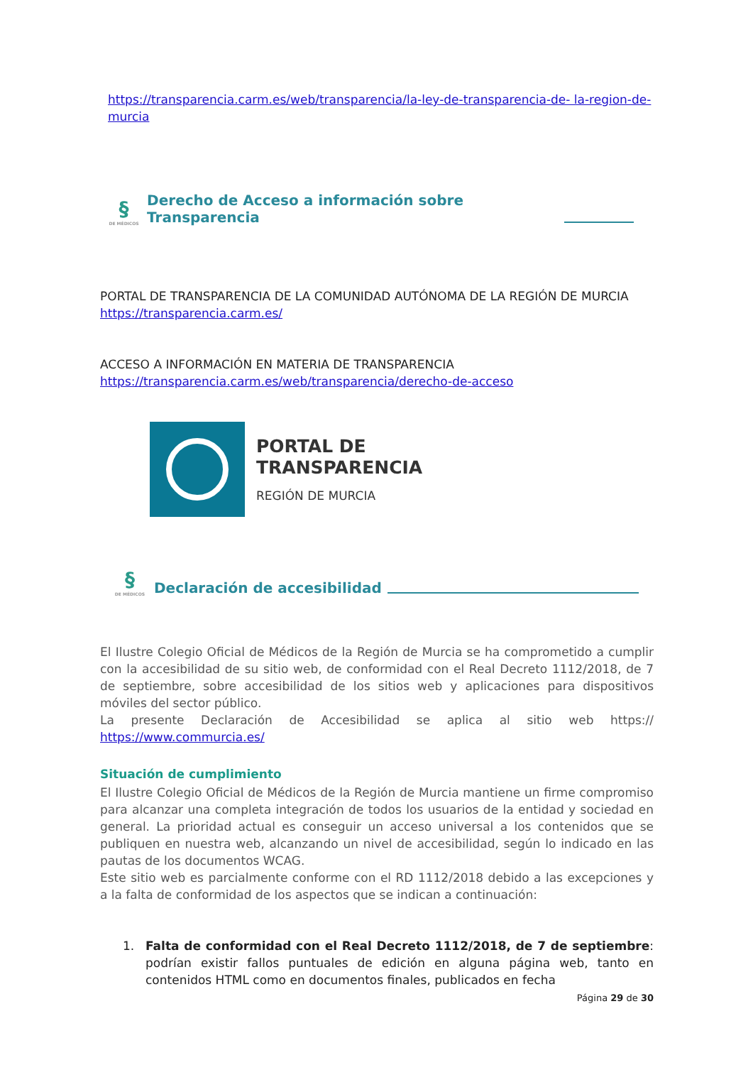https://transparencia.carm.es/web/transparencia/la-ley-de-transparencia-de- la-region-de-murcia
§
DE MÉDICOS
Derecho de Acceso a información sobre Transparencia
PORTAL DE TRANSPARENCIA DE LA COMUNIDAD AUTÓNOMA DE LA REGIÓN DE MURCIA https://transparencia.carm.es/
ACCESO A INFORMACIÓN EN MATERIA DE TRANSPARENCIA https://transparencia.carm.es/web/transparencia/derecho-de-acceso
PORTAL DE
TRANSPARENCIA
REGIÓN DE MURCIA
§
DE MÉDICOS
Declaración de accesibilidad
El Ilustre Colegio Oficial de Médicos de la Región de Murcia se ha comprometido a cumplir con la accesibilidad de su sitio web, de conformidad con el Real Decreto 1112/2018, de 7 de septiembre, sobre accesibilidad de los sitios web y aplicaciones para dispositivos móviles del sector público.
La presente Declaración de Accesibilidad se aplica al sitio web https:// https://www.commurcia.es/
Situación de cumplimiento
El Ilustre Colegio Oficial de Médicos de la Región de Murcia mantiene un firme compromiso para alcanzar una completa integración de todos los usuarios de la entidad y sociedad en general. La prioridad actual es conseguir un acceso universal a los contenidos que se publiquen en nuestra web, alcanzando un nivel de accesibilidad, según lo indicado en las pautas de los documentos WCAG.
Este sitio web es parcialmente conforme con el RD 1112/2018 debido a las excepciones y a la falta de conformidad de los aspectos que se indican a continuación:
1. Falta de conformidad con el Real Decreto 1112/2018, de 7 de septiembre: podrían existir fallos puntuales de edición en alguna página web, tanto en contenidos HTML como en documentos finales, publicados en fecha
Página 29 de 30